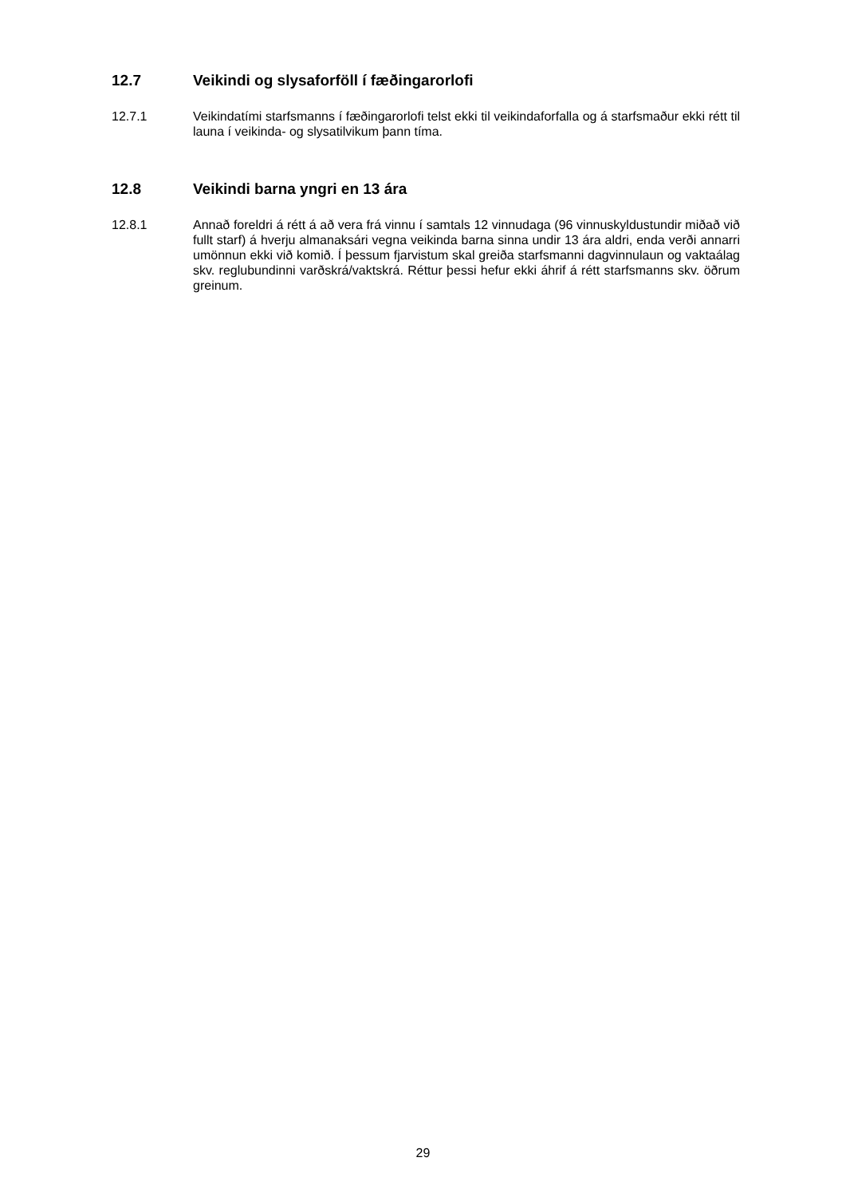12.7 Veikindi og slysaforföll í fæðingarorlofi
12.7.1 Veikindatími starfsmanns í fæðingarorlofi telst ekki til veikindaforfalla og á starfsmaður ekki rétt til launa í veikinda- og slysatilvikum þann tíma.
12.8 Veikindi barna yngri en 13 ára
12.8.1 Annað foreldri á rétt á að vera frá vinnu í samtals 12 vinnudaga (96 vinnuskyldustundir miðað við fullt starf) á hverju almanaksári vegna veikinda barna sinna undir 13 ára aldri, enda verði annarri umönnun ekki við komið. Í þessum fjarvistum skal greiða starfsmanni dagvinnulaun og vaktaálag skv. reglubundinni varðskrá/vaktskrá. Réttur þessi hefur ekki áhrif á rétt starfsmanns skv. öðrum greinum.
29